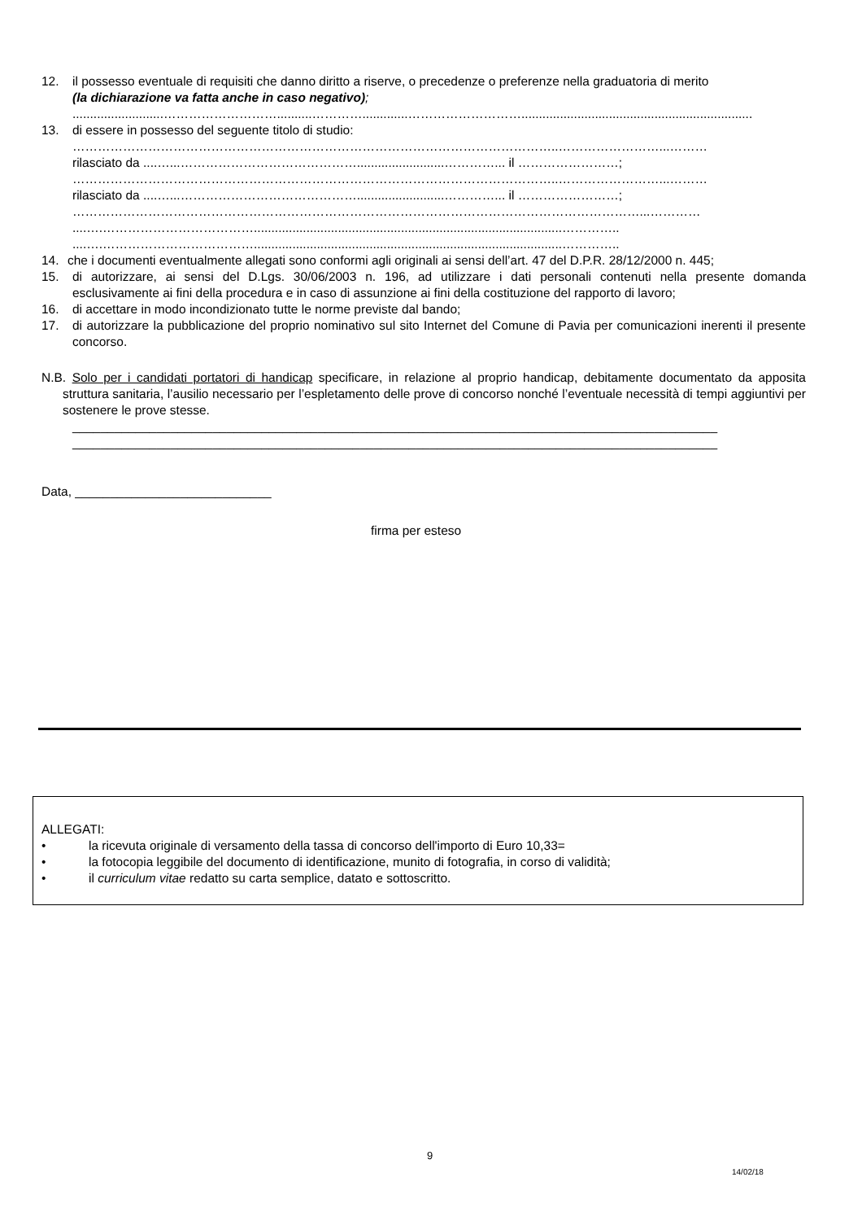12. il possesso eventuale di requisiti che danno diritto a riserve, o precedenze o preferenze nella graduatoria di merito
(la dichiarazione va fatta anche in caso negativo);
..........................………………………..........………….............………………………..................................................................
13. di essere in possesso del seguente titolo di studio:
……………………………………………………………………………………………………..……………………...………
rilasciato da ....…...…………………………………….........................…………... il ……………………;
……………………………………………………………………………………………………..……………………...………
rilasciato da ....…...…………………………………….........................…………... il ……………………;
………………………………………………………………………………………………………………………...…………
....….………………………………........................................................................................…………..
....….………………………………........................................................................................…………..
14. che i documenti eventualmente allegati sono conformi agli originali ai sensi dell’art. 47 del D.P.R. 28/12/2000 n. 445;
15. di autorizzare, ai sensi del D.Lgs. 30/06/2003 n. 196, ad utilizzare i dati personali contenuti nella presente domanda esclusivamente ai fini della procedura e in caso di assunzione ai fini della costituzione del rapporto di lavoro;
16. di accettare in modo incondizionato tutte le norme previste dal bando;
17. di autorizzare la pubblicazione del proprio nominativo sul sito Internet del Comune di Pavia per comunicazioni inerenti il presente concorso.
N.B. Solo per i candidati portatori di handicap specificare, in relazione al proprio handicap, debitamente documentato da apposita struttura sanitaria, l’ausilio necessario per l’espletamento delle prove di concorso nonché l’eventuale necessità di tempi aggiuntivi per sostenere le prove stesse.
____________________________________________________________________________________________
____________________________________________________________________________________________
Data, ____________________________
firma per esteso
ALLEGATI:
• la ricevuta originale di versamento della tassa di concorso dell'importo di Euro 10,33=
• la fotocopia leggibile del documento di identificazione, munito di fotografia, in corso di validità;
• il curriculum vitae redatto su carta semplice, datato e sottoscritto.
9
14/02/18